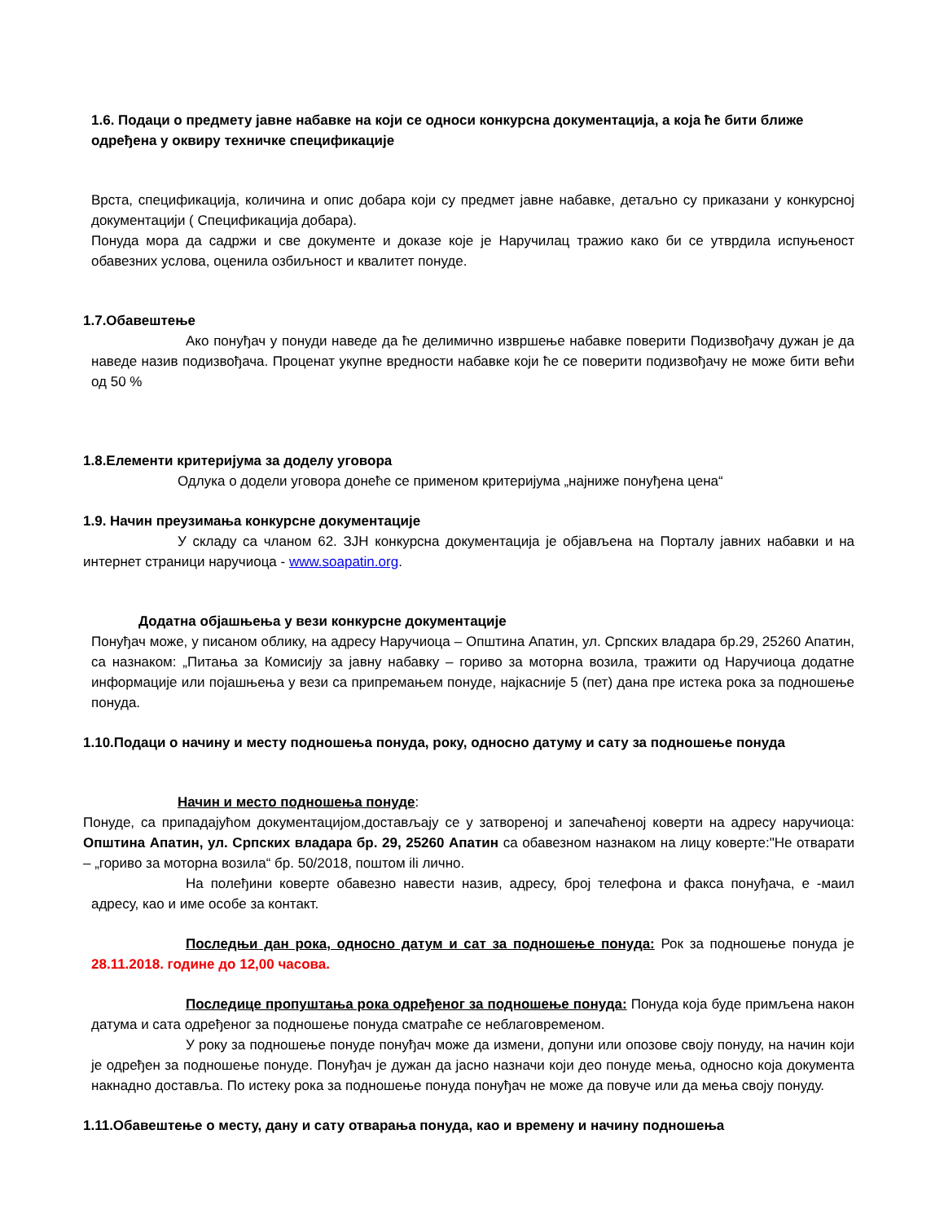1.6. Подаци о предмету јавне набавке на који се односи конкурсна документација, а која ће бити ближе одређена у оквиру техничке спецификације
Врста, спецификација, количина и опис добара који су предмет јавне набавке, детаљно су приказани у конкурсној документацији ( Спецификација добара).
Понуда мора да садржи и све документе и доказе које је Наручилац тражио како би се утврдила испуњеност обавезних услова, оценила озбиљност и квалитет понуде.
1.7.Обавештење
Ако понуђач у понуди наведе да ће делимично извршење набавке поверити Подизвођачу дужан је да наведе назив подизвођача. Проценат укупне вредности набавке који ће се поверити подизвођачу не може бити већи од 50 %
1.8.Елементи критеријума за доделу уговора
Одлука о додели уговора донеће се применом критеријума „најниже понуђена цена“
1.9. Начин преузимања конкурсне документације
У складу са чланом 62. ЗЈН конкурсна документација је објављена на Порталу јавних набавки и на интернет страници наручиоца - www.soapatin.org.
Додатна објашњења у вези конкурсне документације
Понуђач може, у писаном облику, на адресу Наручиоца – Општина Апатин, ул. Српских владара бр.29, 25260 Апатин, са назнаком: „Питања за Комисију за јавну набавку – гориво за моторна возила, тражити од Наручиоца додатне информације или појашњења у вези са припремањем понуде, најкасније 5 (пет) дана пре истека рока за подношење понуда.
1.10.Подаци о начину и месту подношења понуда, року, односно датуму и сату за подношење понуда
Начин и место подношења понуде:
Понуде, са припадајућом документацијом,достављају се у затвореној и запечаћеној коверти на адресу наручиоца: Општина Апатин, ул. Српских владара бр. 29, 25260 Апатин са обавезном назнаком на лицу коверте:"Не отварати – „гориво за моторна возила“ бр. 50/2018, поштом ili лично.
На полеђини коверте обавезно навести назив, адресу, број телефона и факса понуђача, е -маил адресу, као и име особе за контакт.
Последњи дан рока, односно датум и сат за подношење понуда: Рок за подношење понуда је 28.11.2018. године до 12,00 часова.
Последице пропуштања рока одређеног за подношење понуда: Понуда која буде примљена након датума и сата одређеног за подношење понуда сматраће се неблаговременом.
У року за подношење понуде понуђач може да измени, допуни или опозове своју понуду, на начин који је одређен за подношење понуде. Понуђач је дужан да јасно назначи који део понуде мења, односно која документа накнадно доставља. По истеку рока за подношење понуда понуђач не може да повуче или да мења своју понуду.
1.11.Обавештење о месту, дану и сату отварања понуда, као и времену и начину подношења